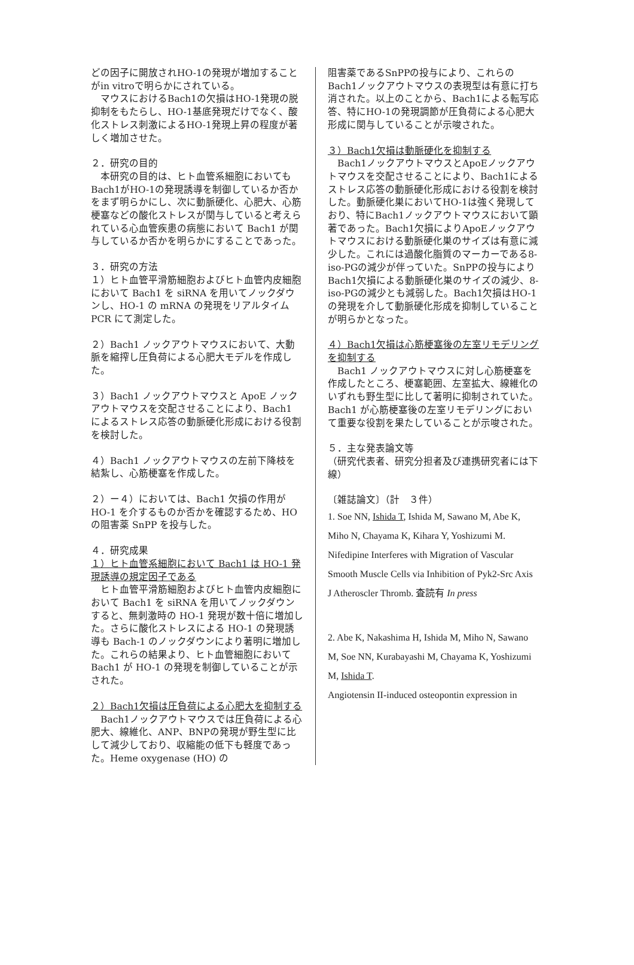どの因子に開放されHO-1の発現が増加することがin vitroで明らかにされている。
　マウスにおけるBach1の欠損はHO-1発現の脱抑制をもたらし、HO-1基底発現だけでなく、酸化ストレス刺激によるHO-1発現上昇の程度が著しく増加させた。
２．研究の目的
　本研究の目的は、ヒト血管系細胞においてもBach1がHO-1の発現誘導を制御しているか否かをまず明らかにし、次に動脈硬化、心肥大、心筋梗塞などの酸化ストレスが関与していると考えられている心血管疾患の病態において Bach1 が関与しているか否かを明らかにすることであった。
３．研究の方法
１）ヒト血管平滑筋細胞およびヒト血管内皮細胞において Bach1 を siRNA を用いてノックダウンし、HO-1 の mRNA の発現をリアルタイム PCR にて測定した。
２）Bach1 ノックアウトマウスにおいて、大動脈を縮搾し圧負荷による心肥大モデルを作成した。
３）Bach1 ノックアウトマウスと ApoE ノックアウトマウスを交配させることにより、Bach1 によるストレス応答の動脈硬化形成における役割を検討した。
４）Bach1 ノックアウトマウスの左前下降枝を結紮し、心筋梗塞を作成した。
２）ー４）においては、Bach1 欠損の作用が HO-1 を介するものか否かを確認するため、HO の阻害薬 SnPP を投与した。
４．研究成果
１）ヒト血管系細胞において Bach1 は HO-1 発現誘導の規定因子である
　ヒト血管平滑筋細胞およびヒト血管内皮細胞において Bach1 を siRNA を用いてノックダウンすると、無刺激時の HO-1 発現が数十倍に増加した。さらに酸化ストレスによる HO-1 の発現誘導も Bach-1 のノックダウンにより著明に増加した。これらの結果より、ヒト血管細胞において Bach1 が HO-1 の発現を制御していることが示された。
２）Bach1欠損は圧負荷による心肥大を抑制する
　Bach1ノックアウトマウスでは圧負荷による心肥大、線維化、ANP、BNPの発現が野生型に比して減少しており、収縮能の低下も軽度であった。Heme oxygenase (HO) の
阻害薬であるSnPPの投与により、これらのBach1ノックアウトマウスの表現型は有意に打ち消された。以上のことから、Bach1による転写応答、特にHO-1の発現調節が圧負荷による心肥大形成に関与していることが示唆された。
３）Bach1欠損は動脈硬化を抑制する
　Bach1ノックアウトマウスとApoEノックアウトマウスを交配させることにより、Bach1によるストレス応答の動脈硬化形成における役割を検討した。動脈硬化巣においてHO-1は強く発現しており、特にBach1ノックアウトマウスにおいて顕著であった。Bach1欠損によりApoEノックアウトマウスにおける動脈硬化巣のサイズは有意に減少した。これには過酸化脂質のマーカーである8-iso-PGの減少が伴っていた。SnPPの投与によりBach1欠損による動脈硬化巣のサイズの減少、8-iso-PGの減少とも減弱した。Bach1欠損はHO-1の発現を介して動脈硬化形成を抑制していることが明らかとなった。
４）Bach1欠損は心筋梗塞後の左室リモデリングを抑制する
　Bach1 ノックアウトマウスに対し心筋梗塞を作成したところ、梗塞範囲、左室拡大、線維化のいずれも野生型に比して著明に抑制されていた。Bach1 が心筋梗塞後の左室リモデリングにおいて重要な役割を果たしていることが示唆された。
５．主な発表論文等
（研究代表者、研究分担者及び連携研究者には下線）
〔雑誌論文〕（計　３件）
1. Soe NN, Ishida T, Ishida M, Sawano M, Abe K, Miho N, Chayama K, Kihara Y, Yoshizumi M. Nifedipine Interferes with Migration of Vascular Smooth Muscle Cells via Inhibition of Pyk2-Src Axis
J Atheroscler Thromb. 査読有 In press
2. Abe K, Nakashima H, Ishida M, Miho N, Sawano M, Soe NN, Kurabayashi M, Chayama K, Yoshizumi M, Ishida T.
Angiotensin II-induced osteopontin expression in